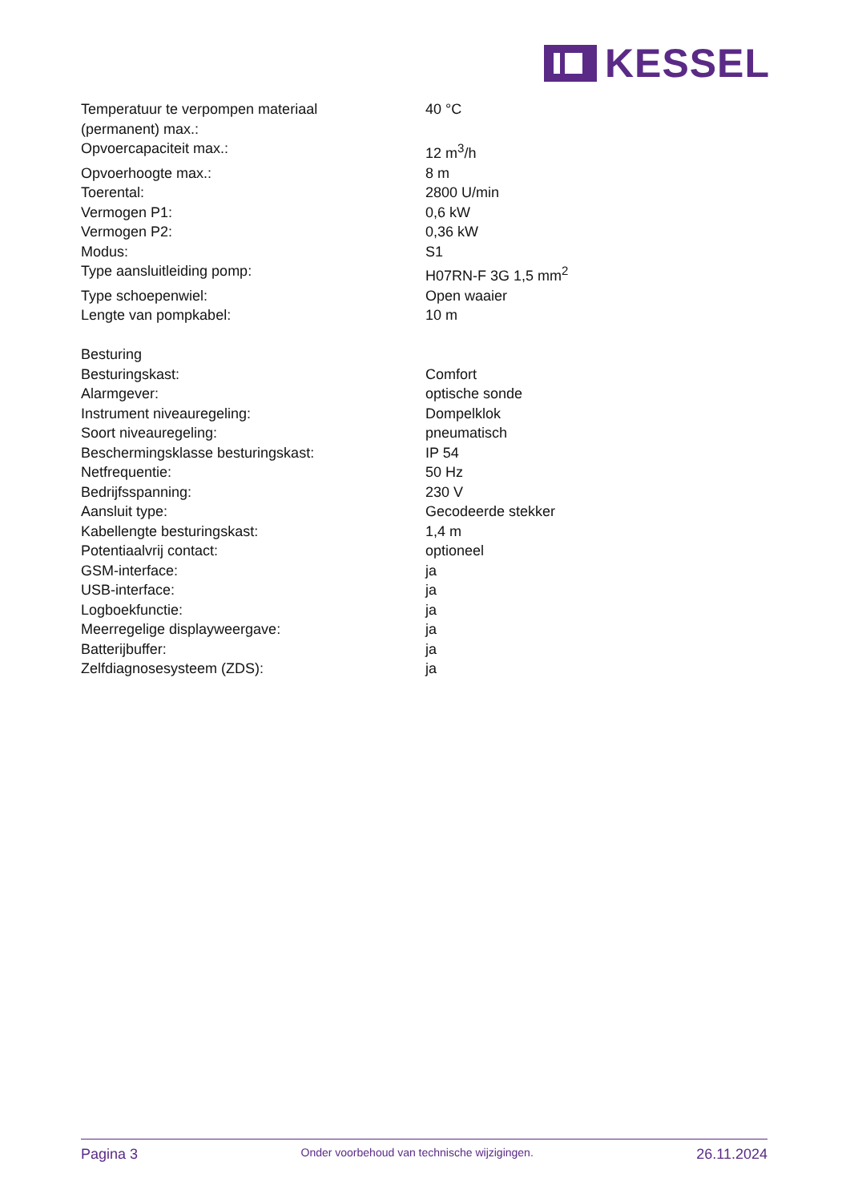KESSEL
| Temperatuur te verpompen materiaal (permanent) max.: | 40 °C |
| Opvoercapaciteit max.: | 12 m<sup>3</sup>/h |
| Opvoerhoogte max.: | 8 m |
| Toerental: | 2800 U/min |
| Vermogen P1: | 0,6 kW |
| Vermogen P2: | 0,36 kW |
| Modus: | S1 |
| Type aansluitleiding pomp: | H07RN-F 3G 1,5 mm<sup>2</sup> |
| Type schoepenwiel: | Open waaier |
| Lengte van pompkabel: | 10 m |
| Besturing | |
| Besturingskast: | Comfort |
| Alarmgever: | optische sonde |
| Instrument niveauregeling: | Dompelklok |
| Soort niveauregeling: | pneumatisch |
| Beschermingsklasse besturingskast: | IP 54 |
| Netfrequentie: | 50 Hz |
| Bedrijfsspanning: | 230 V |
| Aansluit type: | Gecodeerde stekker |
| Kabellengte besturingskast: | 1,4 m |
| Potentiaalvrij contact: | optioneel |
| GSM-interface: | ja |
| USB-interface: | ja |
| Logboekfunctie: | ja |
| Meerregelige displayweergave: | ja |
| Batterijbuffer: | ja |
| Zelfdiagnosesysteem (ZDS): | ja |
Pagina 3 Onder voorbehoud van technische wijzigingen. 26.11.2024